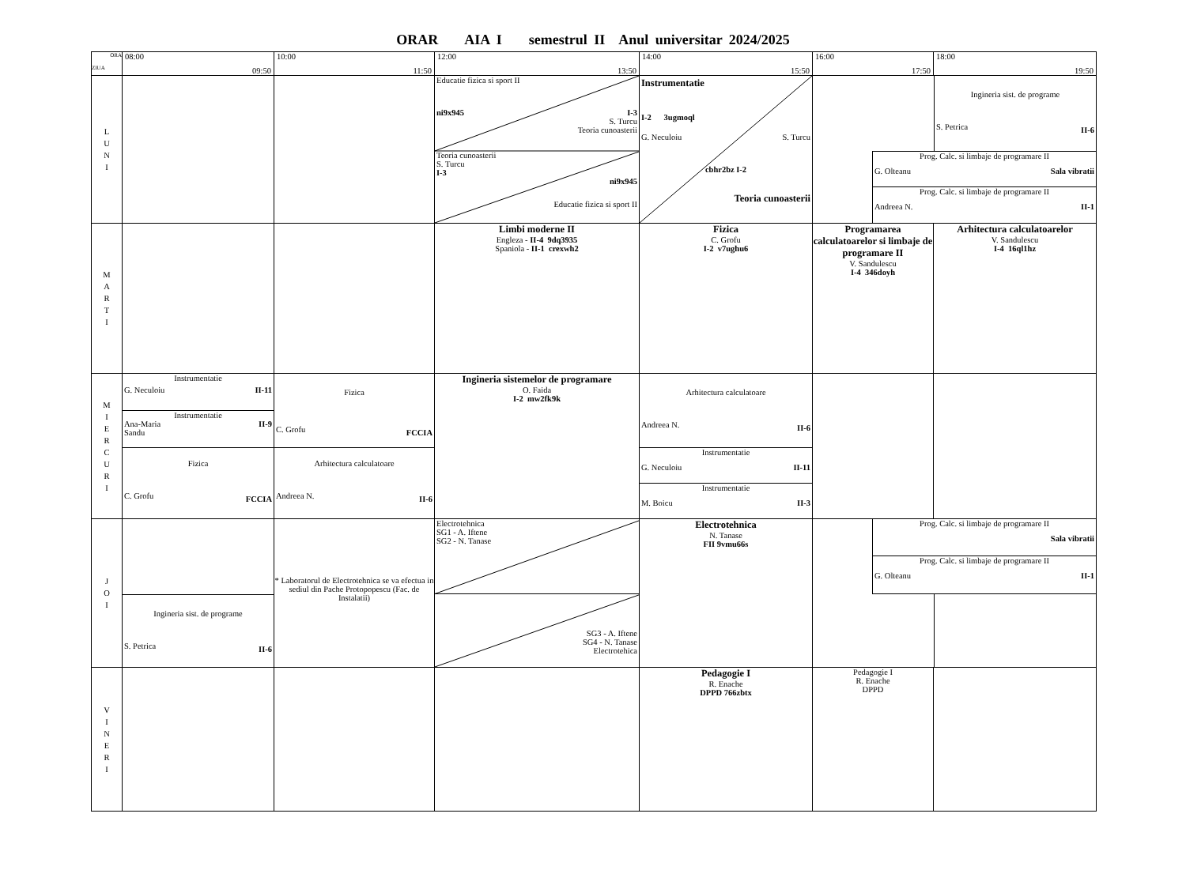ORAR AIA I semestrul II Anul universitar 2024/2025
| ORA ZIUA | 08:00 09:50 | 10:00 11:50 | 12:00 13:50 | 14:00 15:50 | 16:00 17:50 | 18:00 19:50 |
| --- | --- | --- | --- | --- | --- | --- |
| L U N I | | | Educatie fizica si sport II ni9x945 I-3 S. Turcu Teoria cunoasterii Teoria cunoasterii S. Turcu I-3 ni9x945 Educatie fizica si sport II | Instrumentatie I-2 3ugmoql G. Neculoiu S. Turcu cbhr2bz I-2 Teoria cunoasterii | Ingineria sist. de programe S. Petrica II-6 Prog. Calc. si limbaje de programare II G. Olteanu Sala vibratii Prog. Calc. si limbaje de programare II Andreea N. II-1 | |
| M A R T I | | | Limbi moderne II Engleza - II-4 9dq3935 Spaniola - II-1 crexwh2 | Fizica C. Grofu I-2 v7ughu6 | Programarea calculatoarelor si limbaje de programare II V. Sandulescu I-4 346doyh | Arhitectura calculatoarelor V. Sandulescu I-4 16ql1hz |
| M I E R C U R I | Instrumentatie G. Neculoiu II-11 Instrumentatie Ana-Maria Sandu II-9 Fizica C. Grofu FCCIA | Fizica C. Grofu FCCIA Arhitectura calculatoare Andreea N. II-6 | Ingineria sistemelor de programare O. Faida I-2 mw2fk9k | Arhitectura calculatoare Andreea N. II-6 Instrumentatie G. Neculoiu II-11 Instrumentatie M. Boicu II-3 | | |
| J O I | Ingineria sist. de programe S. Petrica II-6 | * Laboratorul de Electrotehnica se va efectua in sediul din Pache Protopopescu (Fac. de Instalatii) | Electrotehnica SG1 - A. Iftene SG2 - N. Tanase SG3 - A. Iftene SG4 - N. Tanase Electrotehica | Electrotehnica N. Tanase FII 9vmu66s | Prog. Calc. si limbaje de programare II Sala vibratii Prog. Calc. si limbaje de programare II G. Olteanu II-1 | |
| V I N E R I | | | | Pedagogie I R. Enache DPPD 766zbtx | Pedagogie I R. Enache DPPD | |